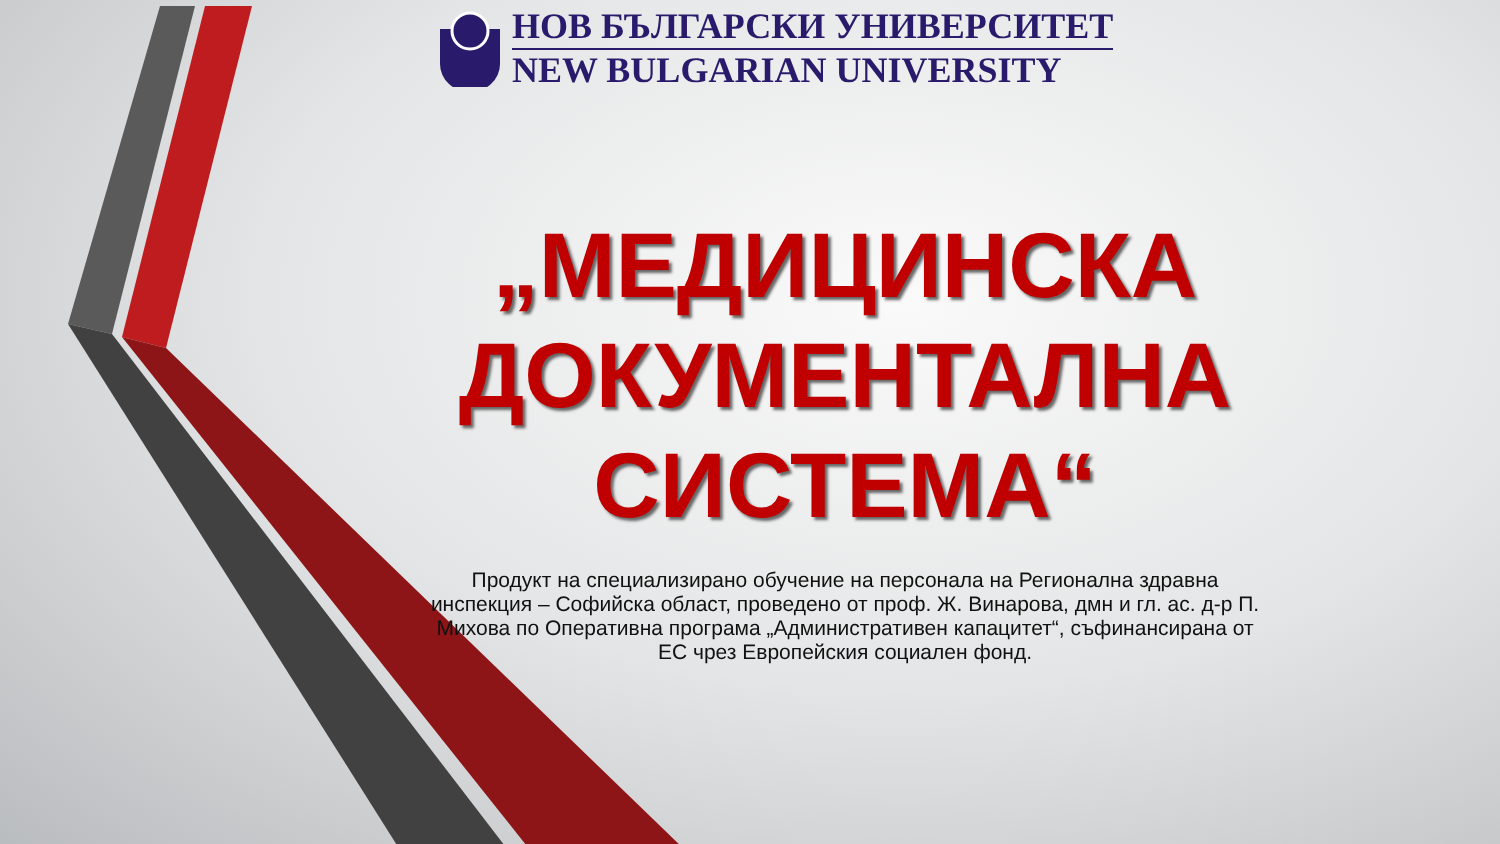НОВ БЪЛГАРСКИ УНИВЕРСИТЕТ
NEW BULGARIAN UNIVERSITY
„МЕДИЦИНСКА ДОКУМЕНТАЛНА СИСТЕМА“
Продукт на специализирано обучение на персонала на Регионална здравна инспекция – Софийска област, проведено от проф. Ж. Винарова, дмн и гл. ас. д-р П. Михова по Оперативна програма „Административен капацитет“, съфинансирана от ЕС чрез Европейския социален фонд.